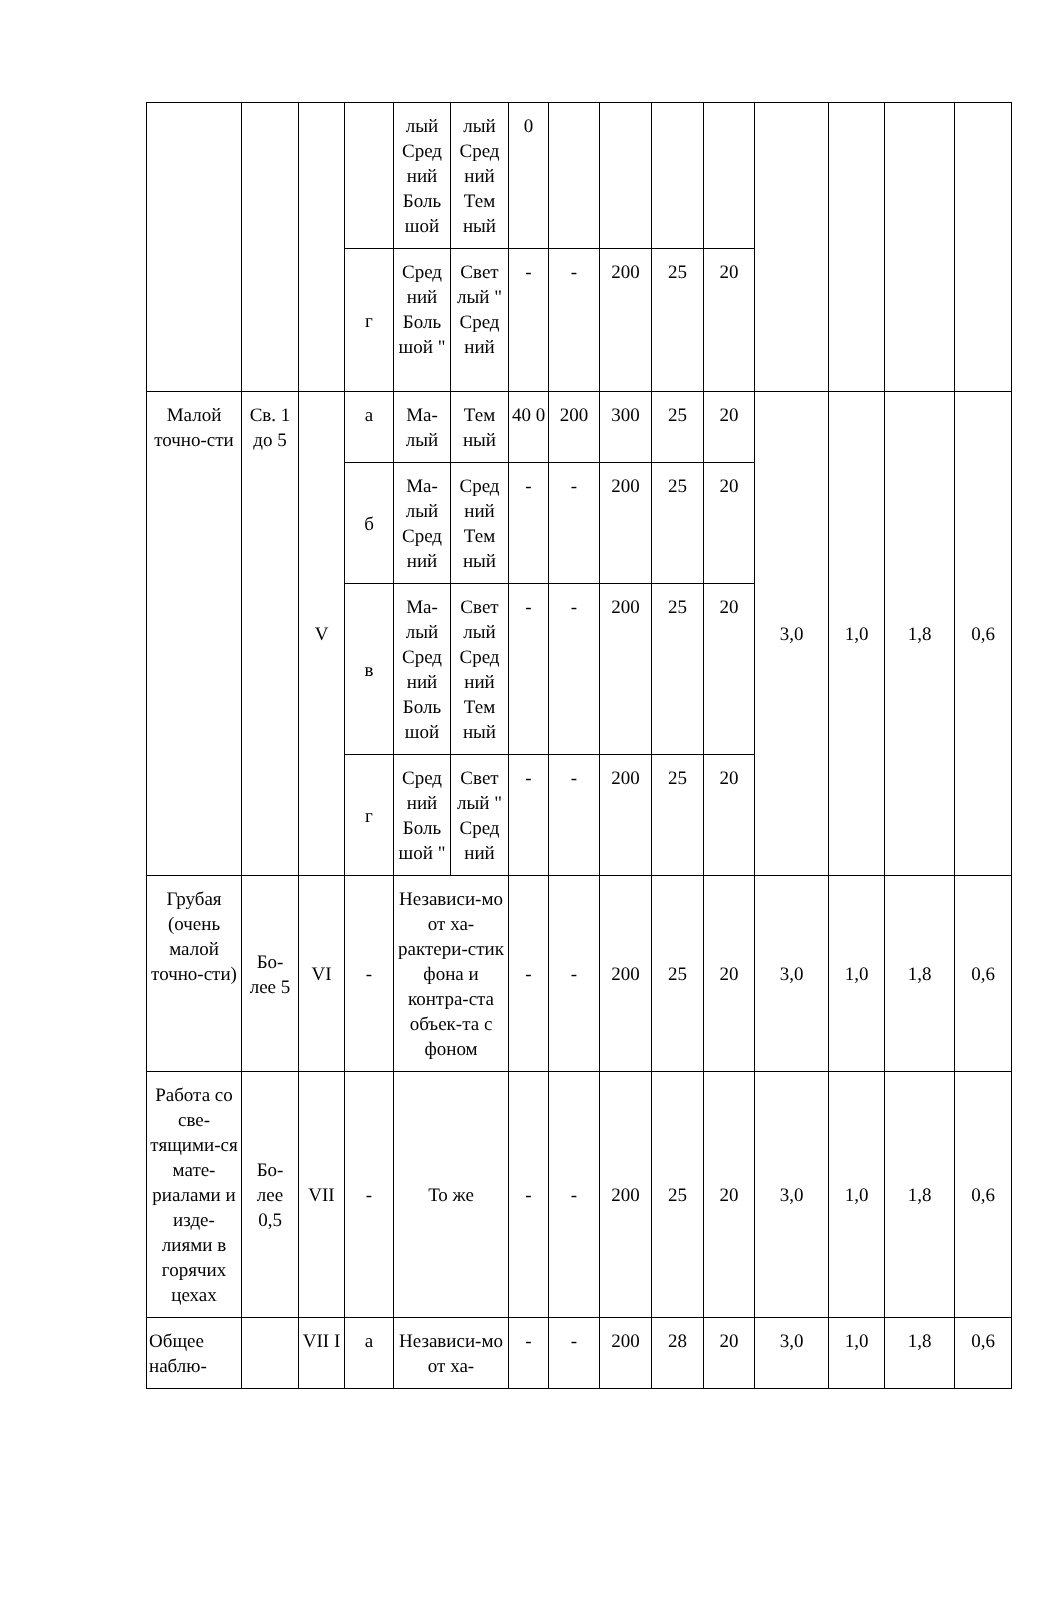| | | | | лый Сред ний Боль шой | лый Сред ний Тем ный | 0 | | | | | | | | |
| | | | г | Сред ний Боль шой " | Свет лый " Сред ний | - | - | 200 | 25 | 20 | | | | |
| Малой точно-сти | Св. 1 до 5 | V | а | Ма-лый | Тем ный | 40 0 | 200 | 300 | 25 | 20 | 3,0 | 1,0 | 1,8 | 0,6 |
| | | | б | Ма-лый Сред ний | Сред ний Тем ный | - | - | 200 | 25 | 20 | | | | |
| | | | в | Ма-лый Сред ний Боль шой | Свет лый Сред ний Тем ный | - | - | 200 | 25 | 20 | | | | |
| | | | г | Сред ний Боль шой " | Свет лый " Сред ний | - | - | 200 | 25 | 20 | | | | |
| Грубая (очень малой точно-сти) | Бо-лее 5 | VI | - | Независи-мо от ха-рактери-стик фона и контра-ста объек-та с фоном | | - | - | 200 | 25 | 20 | 3,0 | 1,0 | 1,8 | 0,6 |
| Работа со све-тящими-ся мате-риалами и изде-лиями в горячих цехах | Бо-лее 0,5 | VII | - | То же | | - | - | 200 | 25 | 20 | 3,0 | 1,0 | 1,8 | 0,6 |
| Общее наблю- | | VII I | а | Независи-мо от ха- | | - | - | 200 | 28 | 20 | 3,0 | 1,0 | 1,8 | 0,6 |